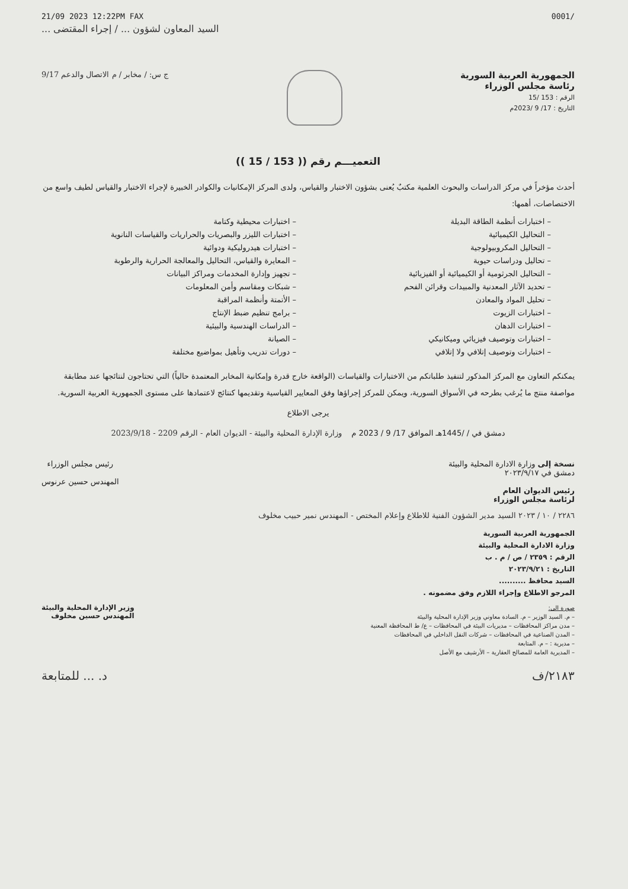21/09 2023 12:22PM FAX 0001/
السيد المعاون لشؤون ... / إجراء المقتضى ...
الجمهورية العربية السورية
رئاسة مجلس الوزراء
الرقم : 153 /15
التاريخ : 17/ 9 /2023م
ج س: / مخابر / م الاتصال والدعم 9/17
التعميـــم رقم (( 153 / 15 ))
أحدث مؤخراً في مركز الدراسات والبحوث العلمية مكتبٌ يُعنى بشؤون الاختبار والقياس، ولدى المركز الإمكانيات والكوادر الخبيرة لإجراء الاختبار والقياس لطيف واسع من الاختصاصات، أهمها:
– اختبارات أنظمة الطاقة البديلة
– اختبارات محيطية وكتامة
– التحاليل الكيميائية
– اختبارات الليزر والبصريات والحراريات والقياسات النانوية
– التحاليل المكروبيولوجية
– اختبارات هيدروليكية ودوائية
– تحاليل ودراسات حيوية
– المعايرة والقياس، التحاليل والمعالجة الحرارية والرطوبة
– التحاليل الجرثومية أو الكيميائية أو الفيزيائية
– تجهيز وإدارة المخدمات ومراكز البيانات
– تحديد الآثار المعدنية والمبيدات وقرائن الفحم
– شبكات ومقاسم وأمن المعلومات
– تحليل المواد والمعادن
– الأتمتة وأنظمة المراقبة
– اختبارات الزيوت
– برامج تنظيم ضبط الإنتاج
– اختبارات الدهان
– الدراسات الهندسية والبيئية
– اختبارات وتوصيف فيزيائي وميكانيكي
– الصيانة
– اختبارات وتوصيف إتلافي ولا إتلافي
– دورات تدريب وتأهيل بمواضيع مختلفة
يمكنكم التعاون مع المركز المذكور لتنفيذ طلباتكم من الاختبارات والقياسات (الواقعة خارج قدرة وإمكانية المخابر المعتمدة حالياً) التي تحتاجون لنتائجها عند مطابقة مواصفة منتج ما يُرغب بطرحه في الأسواق السورية، ويمكن للمركز إجراؤها وفق المعايير القياسية وتقديمها كنتائج لاعتمادها على مستوى الجمهورية العربية السورية.
يرجى الاطلاع
دمشق في / /1445هـ الموافق 17/ 9 / 2023 م وزارة الإدارة المحلية والبيئة - الديوان العام - الرقم 2209 - 2023/9/18
نسخة إلى وزارة الادارة المحلية والبيئة
دمشق في ٢٠٢٣/٩/١٧
رئيس الديوان العام
لرئاسة مجلس الوزراء
رئيس مجلس الوزراء
المهندس حسين عرنوس
٢٢٨٦ / ١٠ / ٢٠٢٣ السيد مدير الشؤون الفنية للاطلاع وإعلام المختص - المهندس نمير حبيب مخلوف
الجمهورية العربية السورية
وزارة الادارة المحلية والبيئة
الرقم : ٢٣٥٩ / ص / م . ب
التاريخ : ٢٠٢٣/٩/٢١
السيد محافظ ..........
المرجو الاطلاع وإجراء اللازم وفق مضمونه .
صورة الى:
– م. السيد الوزير – م. السادة معاوني وزير الإدارة المحلية والبيئة
– مدن مراكز المحافظات – مديريات البيئة في المحافظات – ع/ ط المحافظة المعنية
– المدن الصناعية في المحافظات – شركات النقل الداخلي في المحافظات
– مديرية : – م. المتابعة
– المديرية العامة للمصالح العقارية – الأرشيف مع الأصل
وزير الإدارة المحلية والبيئة
المهندس حسين مخلوف
د. ... للمتابعة ٢١٨٣/ف